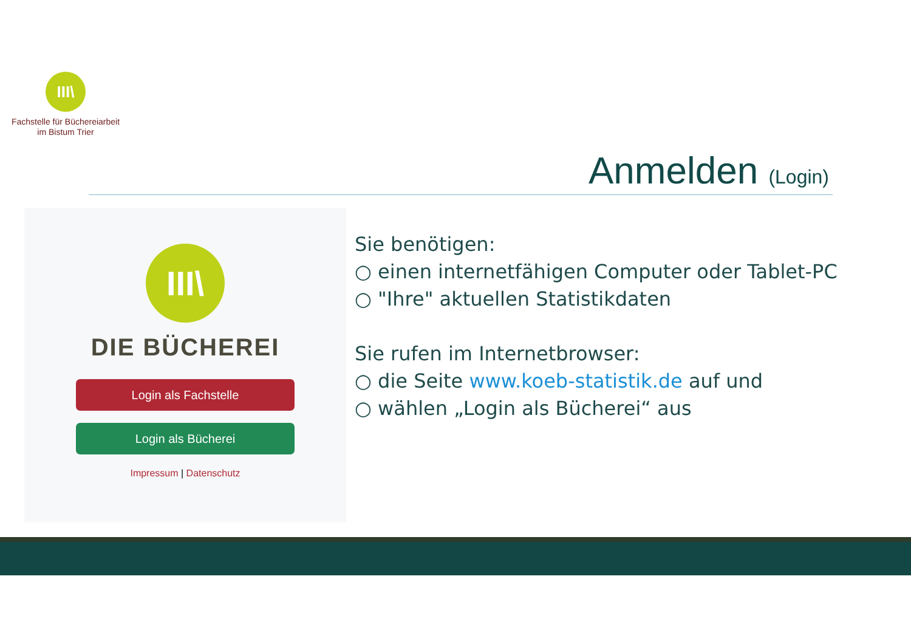III\
Fachstelle für Büchereiarbeit
im Bistum Trier
Anmelden (Login)
III\
DIE BÜCHEREI
Login als Fachstelle
Login als Bücherei
Impressum | Datenschutz
Sie benötigen:
○ einen internetfähigen Computer oder Tablet-PC
○ "Ihre" aktuellen Statistikdaten
Sie rufen im Internetbrowser:
○ die Seite www.koeb-statistik.de auf und
○ wählen „Login als Bücherei“ aus